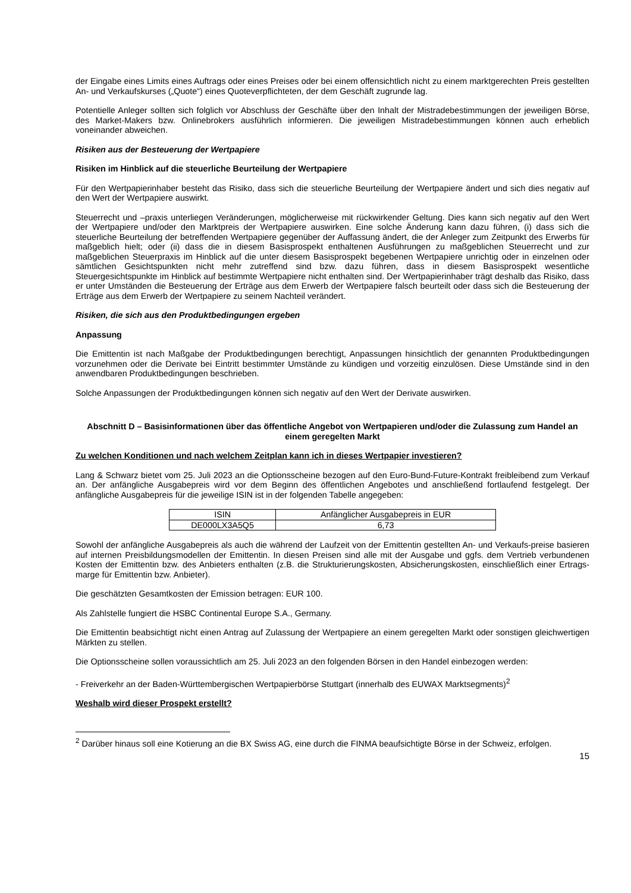der Eingabe eines Limits eines Auftrags oder eines Preises oder bei einem offensichtlich nicht zu einem marktgerechten Preis gestellten An- und Verkaufskurses („Quote“) eines Quoteverpflichteten, der dem Geschäft zugrunde lag.
Potentielle Anleger sollten sich folglich vor Abschluss der Geschäfte über den Inhalt der Mistradebestimmungen der jeweiligen Börse, des Market-Makers bzw. Onlinebrokers ausführlich informieren. Die jeweiligen Mistradebestimmungen können auch erheblich voneinander abweichen.
Risiken aus der Besteuerung der Wertpapiere
Risiken im Hinblick auf die steuerliche Beurteilung der Wertpapiere
Für den Wertpapierinhaber besteht das Risiko, dass sich die steuerliche Beurteilung der Wertpapiere ändert und sich dies negativ auf den Wert der Wertpapiere auswirkt.
Steuerrecht und –praxis unterliegen Veränderungen, möglicherweise mit rückwirkender Geltung. Dies kann sich negativ auf den Wert der Wertpapiere und/oder den Marktpreis der Wertpapiere auswirken. Eine solche Änderung kann dazu führen, (i) dass sich die steuerliche Beurteilung der betreffenden Wertpapiere gegenüber der Auffassung ändert, die der Anleger zum Zeitpunkt des Erwerbs für maßgeblich hielt; oder (ii) dass die in diesem Basisprospekt enthaltenen Ausführungen zu maßgeblichen Steuerrecht und zur maßgeblichen Steuerpraxis im Hinblick auf die unter diesem Basisprospekt begebenen Wertpapiere unrichtig oder in einzelnen oder sämtlichen Gesichtspunkten nicht mehr zutreffend sind bzw. dazu führen, dass in diesem Basisprospekt wesentliche Steuergesichtspunkte im Hinblick auf bestimmte Wertpapiere nicht enthalten sind. Der Wertpapierinhaber trägt deshalb das Risiko, dass er unter Umständen die Besteuerung der Erträge aus dem Erwerb der Wertpapiere falsch beurteilt oder dass sich die Besteuerung der Erträge aus dem Erwerb der Wertpapiere zu seinem Nachteil verändert.
Risiken, die sich aus den Produktbedingungen ergeben
Anpassung
Die Emittentin ist nach Maßgabe der Produktbedingungen berechtigt, Anpassungen hinsichtlich der genannten Produktbedingungen vorzunehmen oder die Derivate bei Eintritt bestimmter Umstände zu kündigen und vorzeitig einzulösen. Diese Umstände sind in den anwendbaren Produktbedingungen beschrieben.
Solche Anpassungen der Produktbedingungen können sich negativ auf den Wert der Derivate auswirken.
Abschnitt D – Basisinformationen über das öffentliche Angebot von Wertpapieren und/oder die Zulassung zum Handel an einem geregelten Markt
Zu welchen Konditionen und nach welchem Zeitplan kann ich in dieses Wertpapier investieren?
Lang & Schwarz bietet vom 25. Juli 2023 an die Optionsscheine bezogen auf den Euro-Bund-Future-Kontrakt freibleibend zum Verkauf an. Der anfängliche Ausgabepreis wird vor dem Beginn des öffentlichen Angebotes und anschließend fortlaufend festgelegt. Der anfängliche Ausgabepreis für die jeweilige ISIN ist in der folgenden Tabelle angegeben:
| ISIN | Anfänglicher Ausgabepreis in EUR |
| DE000LX3A5Q5 | 6,73 |
Sowohl der anfängliche Ausgabepreis als auch die während der Laufzeit von der Emittentin gestellten An- und Verkaufs-preise basieren auf internen Preisbildungsmodellen der Emittentin. In diesen Preisen sind alle mit der Ausgabe und ggfs. dem Vertrieb verbundenen Kosten der Emittentin bzw. des Anbieters enthalten (z.B. die Strukturierungskosten, Absicherungskosten, einschließlich einer Ertrags-marge für Emittentin bzw. Anbieter).
Die geschätzten Gesamtkosten der Emission betragen: EUR 100.
Als Zahlstelle fungiert die HSBC Continental Europe S.A., Germany.
Die Emittentin beabsichtigt nicht einen Antrag auf Zulassung der Wertpapiere an einem geregelten Markt oder sonstigen gleichwertigen Märkten zu stellen.
Die Optionsscheine sollen voraussichtlich am 25. Juli 2023 an den folgenden Börsen in den Handel einbezogen werden:
- Freiverkehr an der Baden-Württembergischen Wertpapierbörse Stuttgart (innerhalb des EUWAX Marktsegments)<sup>2</sup>
Weshalb wird dieser Prospekt erstellt?
<sup>2</sup> Darüber hinaus soll eine Kotierung an die BX Swiss AG, eine durch die FINMA beaufsichtigte Börse in der Schweiz, erfolgen.
15